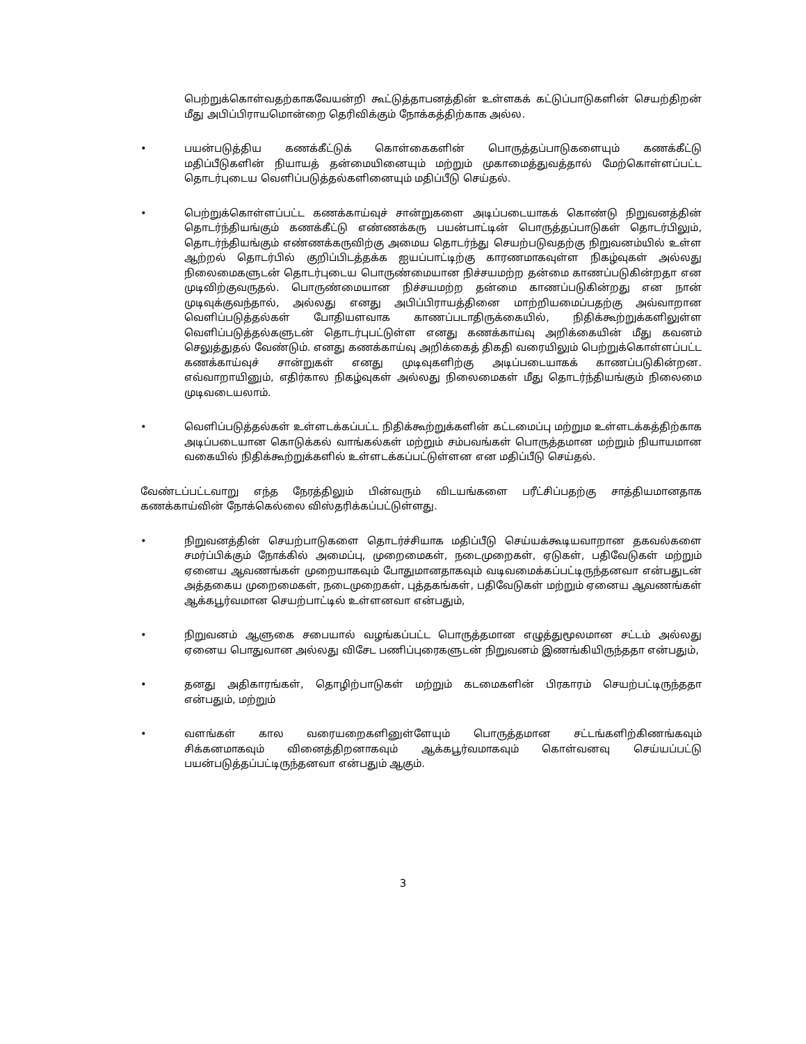பெற்றுக்கொள்வதற்காகவேயன்றி கூட்டுத்தாபனத்தின் உள்ளகக் கட்டுப்பாடுகளின் செயற்திறன் மீது அபிப்பிராயமொன்றை தெரிவிக்கும் நோக்கத்திற்காக அல்ல.
• பயன்படுத்திய கணக்கீட்டுக் கொள்கைகளின் பொருத்தப்பாடுகளையும் கணக்கீட்டு மதிப்பீடுகளின் நியாயத் தன்மையினையும் மற்றும் முகாமைத்துவத்தால் மேற்கொள்ளப்பட்ட தொடர்புடைய வெளிப்படுத்தல்களினையும் மதிப்பீடு செய்தல்.
• பெற்றுக்கொள்ளப்பட்ட கணக்காய்வுச் சான்றுகளை அடிப்படையாகக் கொண்டு நிறுவனத்தின் தொடர்ந்தியங்கும் கணக்கீட்டு எண்ணக்கரு பயன்பாட்டின் பொருத்தப்பாடுகள் தொடர்பிலும், தொடர்ந்தியங்கும் எண்ணக்கருவிற்கு அமைய தொடர்ந்து செயற்படுவதற்கு நிறுவனம்யில் உள்ள ஆற்றல் தொடர்பில் குறிப்பிடத்தக்க ஐயப்பாட்டிற்கு காரணமாகவுள்ள நிகழ்வுகள் அல்லது நிலைமைகளுடன் தொடர்புடைய பொருண்மையான நிச்சயமற்ற தன்மை காணப்படுகின்றதா என முடிவிற்குவருதல். பொருண்மையான நிச்சயமற்ற தன்மை காணப்படுகின்றது என நான் முடிவுக்குவந்தால், அல்லது எனது அபிப்பிராயத்தினை மாற்றியமைப்பதற்கு அவ்வாறான வெளிப்படுத்தல்கள் போதியளவாக காணப்படாதிருக்கையில், நிதிக்கூற்றுக்களிலுள்ள வெளிப்படுத்தல்களுடன் தொடர்புபட்டுள்ள எனது கணக்காய்வு அறிக்கையின் மீது கவனம் செலுத்துதல் வேண்டும். எனது கணக்காய்வு அறிக்கைத் திகதி வரையிலும் பெற்றுக்கொள்ளப்பட்ட கணக்காய்வுச் சான்றுகள் எனது முடிவுகளிற்கு அடிப்படையாகக் காணப்படுகின்றன. எவ்வாறாயினும், எதிர்கால நிகழ்வுகள் அல்லது நிலைமைகள் மீது தொடர்ந்தியங்கும் நிலைமை முடிவடையலாம்.
• வெளிப்படுத்தல்கள் உள்ளடக்கப்பட்ட நிதிக்கூற்றுக்களின் கட்டமைப்பு மற்றும உள்ளடக்கத்திற்காக அடிப்படையான கொடுக்கல் வாங்கல்கள் மற்றும் சம்பவங்கள் பொருத்தமான மற்றும் நியாயமான வகையில் நிதிக்கூற்றுக்களில் உள்ளடக்கப்பட்டுள்ளன என மதிப்பீடு செய்தல்.
வேண்டப்பட்டவாறு எந்த நேரத்திலும் பின்வரும் விடயங்களை பரீட்சிப்பதற்கு சாத்தியமானதாக கணக்காய்வின் நோக்கெல்லை விஸ்தரிக்கப்பட்டுள்ளது.
• நிறுவனத்தின் செயற்பாடுகளை தொடர்ச்சியாக மதிப்பீடு செய்யக்கூடியவாறான தகவல்களை சமர்ப்பிக்கும் நோக்கில் அமைப்பு, முறைமைகள், நடைமுறைகள், ஏடுகள், பதிவேடுகள் மற்றும் ஏனைய ஆவணங்கள் முறையாகவும் போதுமானதாகவும் வடிவமைக்கப்பட்டிருந்தனவா என்பதுடன் அத்தகைய முறைமைகள், நடைமுறைகள், புத்தகங்கள், பதிவேடுகள் மற்றும் ஏனைய ஆவணங்கள் ஆக்கபூர்வமான செயற்பாட்டில் உள்ளனவா என்பதும்,
• நிறுவனம் ஆளுகை சபையால் வழங்கப்பட்ட பொருத்தமான எழுத்துமூலமான சட்டம் அல்லது ஏனைய பொதுவான அல்லது விசேட பணிப்புரைகளுடன் நிறுவனம் இணங்கியிருந்ததா என்பதும்,
• தனது அதிகாரங்கள், தொழிற்பாடுகள் மற்றும் கடமைகளின் பிரகாரம் செயற்பட்டிருந்ததா என்பதும், மற்றும்
• வளங்கள் கால வரையறைகளினுள்ளேயும் பொருத்தமான சட்டங்களிற்கிணங்கவும் சிக்கனமாகவும் வினைத்திறனாகவும் ஆக்கபூர்வமாகவும் கொள்வனவு செய்யப்பட்டு பயன்படுத்தப்பட்டிருந்தனவா என்பதும் ஆகும்.
3